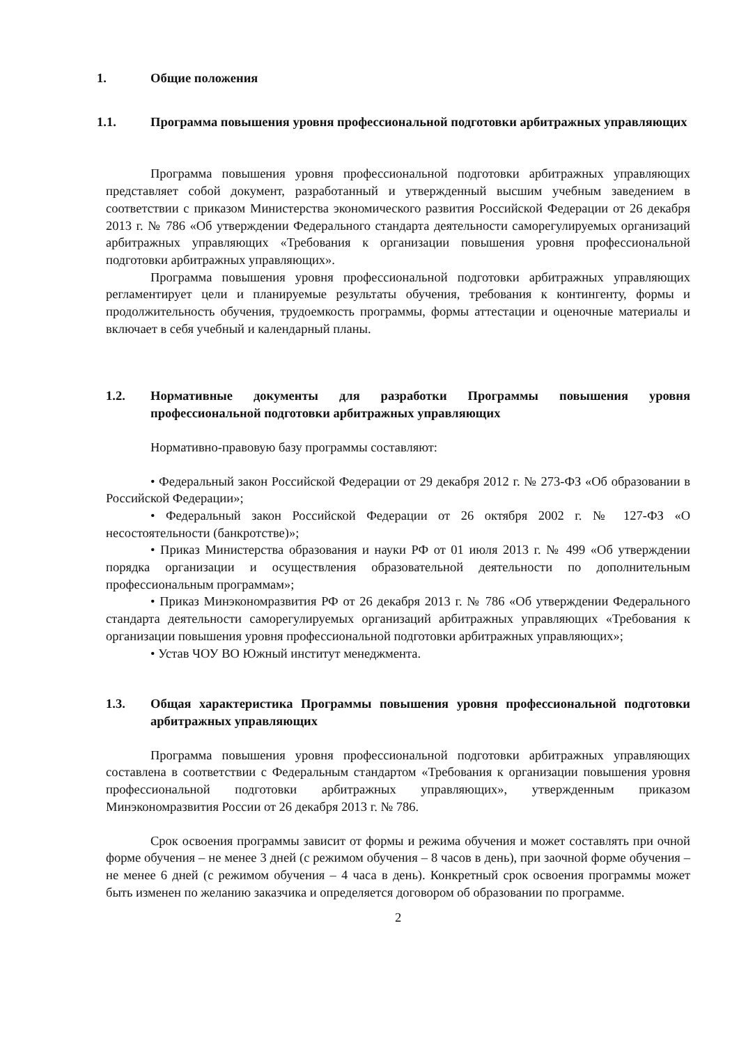1. Общие положения
1.1. Программа повышения уровня профессиональной подготовки арбитражных управляющих
Программа повышения уровня профессиональной подготовки арбитражных управляющих представляет собой документ, разработанный и утвержденный высшим учебным заведением в соответствии с приказом Министерства экономического развития Российской Федерации от 26 декабря 2013 г. № 786 «Об утверждении Федерального стандарта деятельности саморегулируемых организаций арбитражных управляющих «Требования к организации повышения уровня профессиональной подготовки арбитражных управляющих».
Программа повышения уровня профессиональной подготовки арбитражных управляющих регламентирует цели и планируемые результаты обучения, требования к контингенту, формы и продолжительность обучения, трудоемкость программы, формы аттестации и оценочные материалы и включает в себя учебный и календарный планы.
1.2. Нормативные документы для разработки Программы повышения уровня профессиональной подготовки арбитражных управляющих
Нормативно-правовую базу программы составляют:
• Федеральный закон Российской Федерации от 29 декабря 2012 г. № 273-ФЗ «Об образовании в Российской Федерации»;
• Федеральный закон Российской Федерации от 26 октября 2002 г. № 127-ФЗ «О несостоятельности (банкротстве)»;
• Приказ Министерства образования и науки РФ от 01 июля 2013 г. № 499 «Об утверждении порядка организации и осуществления образовательной деятельности по дополнительным профессиональным программам»;
• Приказ Минэкономразвития РФ от 26 декабря 2013 г. № 786 «Об утверждении Федерального стандарта деятельности саморегулируемых организаций арбитражных управляющих «Требования к организации повышения уровня профессиональной подготовки арбитражных управляющих»;
• Устав ЧОУ ВО Южный институт менеджмента.
1.3. Общая характеристика Программы повышения уровня профессиональной подготовки арбитражных управляющих
Программа повышения уровня профессиональной подготовки арбитражных управляющих составлена в соответствии с Федеральным стандартом «Требования к организации повышения уровня профессиональной подготовки арбитражных управляющих», утвержденным приказом Минэкономразвития России от 26 декабря 2013 г. № 786.
Срок освоения программы зависит от формы и режима обучения и может составлять при очной форме обучения – не менее 3 дней (с режимом обучения – 8 часов в день), при заочной форме обучения – не менее 6 дней (с режимом обучения – 4 часа в день). Конкретный срок освоения программы может быть изменен по желанию заказчика и определяется договором об образовании по программе.
2